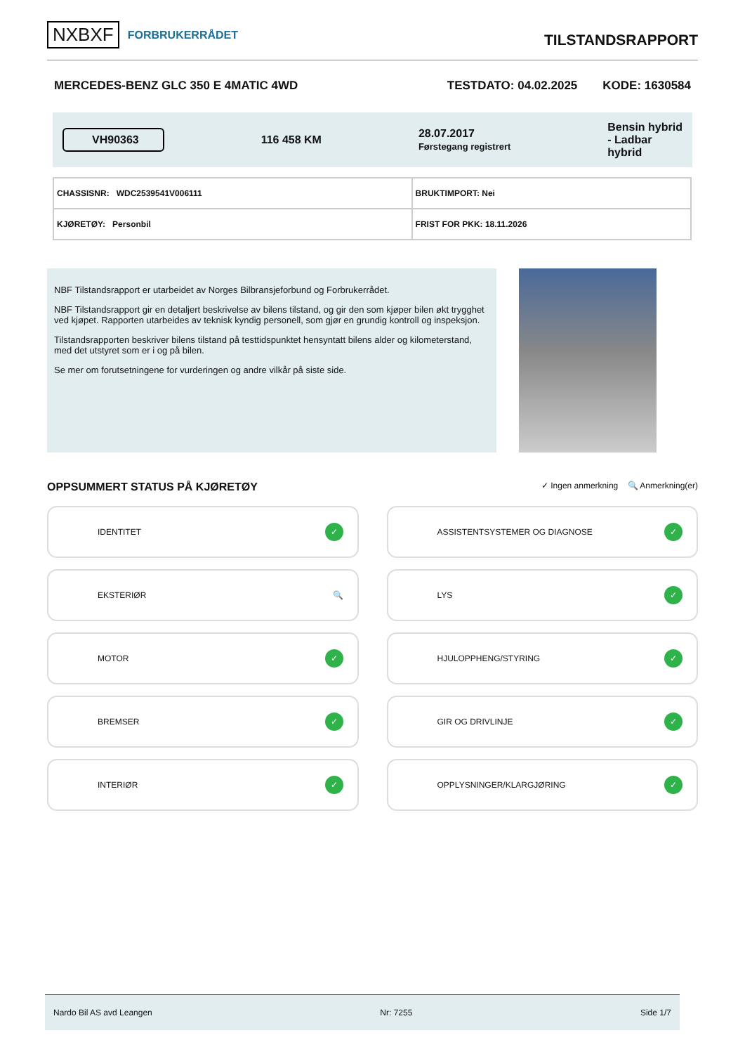NXBXF FORBRUKERRÅDET
TILSTANDSRAPPORT
MERCEDES-BENZ GLC 350 E 4MATIC 4WD TESTDATO: 04.02.2025 KODE: 1630584
VH90363 116 458 KM 28.07.2017
Førstegang registrert Bensin hybrid
- Ladbar
hybrid
| CHASSISNR: WDC2539541V006111 | BRUKTIMPORT: Nei |
| KJØRETØY: Personbil | FRIST FOR PKK: 18.11.2026 |
NBF Tilstandsrapport er utarbeidet av Norges Bilbransjeforbund og Forbrukerrådet.
NBF Tilstandsrapport gir en detaljert beskrivelse av bilens tilstand, og gir den som kjøper bilen økt trygghet ved kjøpet. Rapporten utarbeides av teknisk kyndig personell, som gjør en grundig kontroll og inspeksjon.
Tilstandsrapporten beskriver bilens tilstand på testtidspunktet hensyntatt bilens alder og kilometerstand, med det utstyret som er i og på bilen.
Se mer om forutsetningene for vurderingen og andre vilkår på siste side.
OPPSUMMERT STATUS PÅ KJØRETØY ✓ Ingen anmerkning 🔍 Anmerkning(er)
IDENTITET
✓
ASSISTENTSYSTEMER OG DIAGNOSE
✓
EKSTERIØR 🔍
LYS
✓
MOTOR
✓
HJULOPPHENG/STYRING
✓
BREMSER
✓
GIR OG DRIVLINJE
✓
INTERIØR
✓
OPPLYSNINGER/KLARGJØRING
✓
Nardo Bil AS avd Leangen Nr: 7255 Side 1/7